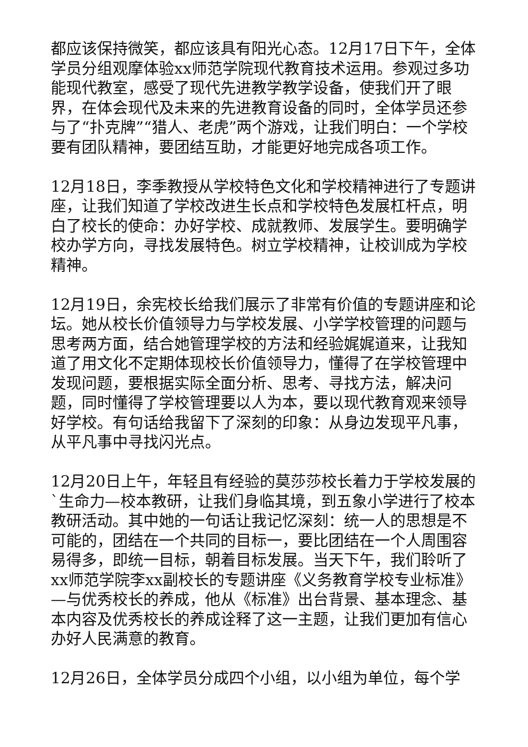都应该保持微笑，都应该具有阳光心态。12月17日下午，全体学员分组观摩体验xx师范学院现代教育技术运用。参观过多功能现代教室，感受了现代先进教学教学设备，使我们开了眼界，在体会现代及未来的先进教育设备的同时，全体学员还参与了“扑克牌”“猎人、老虎”两个游戏，让我们明白：一个学校要有团队精神，要团结互助，才能更好地完成各项工作。
12月18日，李季教授从学校特色文化和学校精神进行了专题讲座，让我们知道了学校改进生长点和学校特色发展杠杆点，明白了校长的使命：办好学校、成就教师、发展学生。要明确学校办学方向，寻找发展特色。树立学校精神，让校训成为学校精神。
12月19日，余宪校长给我们展示了非常有价值的专题讲座和论坛。她从校长价值领导力与学校发展、小学学校管理的问题与思考两方面，结合她管理学校的方法和经验娓娓道来，让我知道了用文化不定期体现校长价值领导力，懂得了在学校管理中发现问题，要根据实际全面分析、思考、寻找方法，解决问题，同时懂得了学校管理要以人为本，要以现代教育观来领导好学校。有句话给我留下了深刻的印象：从身边发现平凡事，从平凡事中寻找闪光点。
12月20日上午，年轻且有经验的莫莎莎校长着力于学校发展的`生命力—校本教研，让我们身临其境，到五象小学进行了校本教研活动。其中她的一句话让我记忆深刻：统一人的思想是不可能的，团结在一个共同的目标一，要比团结在一个人周围容易得多，即统一目标，朝着目标发展。当天下午，我们聆听了xx师范学院李xx副校长的专题讲座《义务教育学校专业标准》—与优秀校长的养成，他从《标准》出台背景、基本理念、基本内容及优秀校长的养成诠释了这一主题，让我们更加有信心办好人民满意的教育。
12月26日，全体学员分成四个小组，以小组为单位，每个学